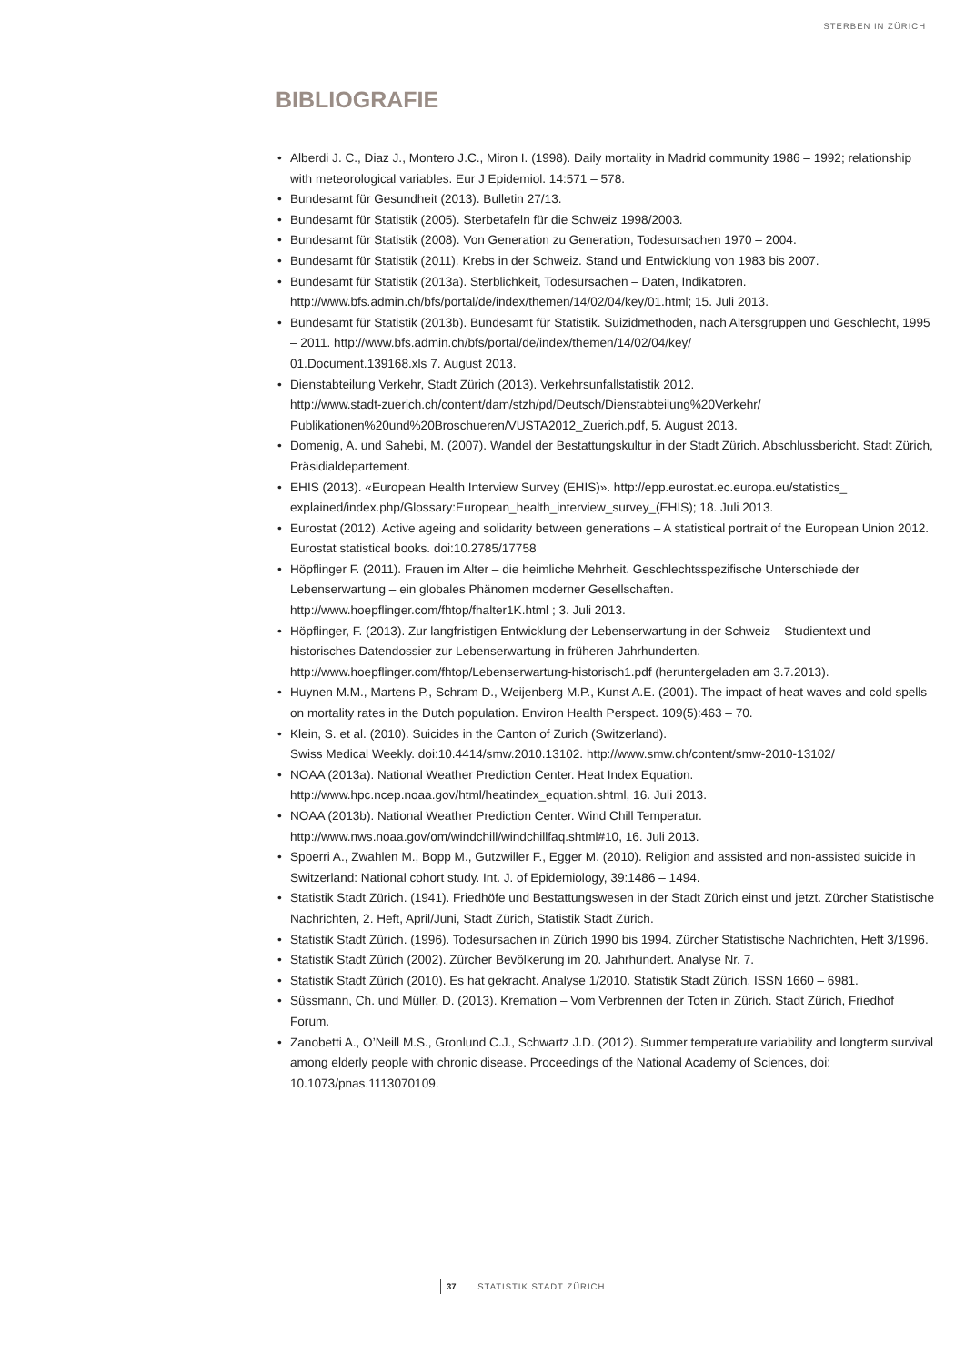STERBEN IN ZÜRICH
BIBLIOGRAFIE
• Alberdi J. C., Diaz J., Montero J.C., Miron I. (1998). Daily mortality in Madrid community 1986 – 1992; relationship with meteorological variables. Eur J Epidemiol. 14:571 – 578.
• Bundesamt für Gesundheit (2013). Bulletin 27/13.
• Bundesamt für Statistik (2005). Sterbetafeln für die Schweiz 1998/2003.
• Bundesamt für Statistik (2008). Von Generation zu Generation, Todesursachen 1970 – 2004.
• Bundesamt für Statistik (2011). Krebs in der Schweiz. Stand und Entwicklung von 1983 bis 2007.
• Bundesamt für Statistik (2013a). Sterblichkeit, Todesursachen – Daten, Indikatoren.
http://www.bfs.admin.ch/bfs/portal/de/index/themen/14/02/04/key/01.html; 15. Juli 2013.
• Bundesamt für Statistik (2013b). Bundesamt für Statistik. Suizidmethoden, nach Altersgruppen und Geschlecht, 1995 – 2011. http://www.bfs.admin.ch/bfs/portal/de/index/themen/14/02/04/key/
01.Document.139168.xls 7. August 2013.
• Dienstabteilung Verkehr, Stadt Zürich (2013). Verkehrsunfallstatistik 2012.
http://www.stadt-zuerich.ch/content/dam/stzh/pd/Deutsch/Dienstabteilung%20Verkehr/
Publikationen%20und%20Broschueren/VUSTA2012_Zuerich.pdf, 5. August 2013.
• Domenig, A. und Sahebi, M. (2007). Wandel der Bestattungskultur in der Stadt Zürich. Abschlussbericht. Stadt Zürich, Präsidialdepartement.
• EHIS (2013). «European Health Interview Survey (EHIS)». http://epp.eurostat.ec.europa.eu/statistics_
explained/index.php/Glossary:European_health_interview_survey_(EHIS); 18. Juli 2013.
• Eurostat (2012). Active ageing and solidarity between generations – A statistical portrait of the European Union 2012. Eurostat statistical books. doi:10.2785/17758
• Höpflinger F. (2011). Frauen im Alter – die heimliche Mehrheit. Geschlechtsspezifische Unterschiede der Lebenserwartung – ein globales Phänomen moderner Gesellschaften.
http://www.hoepflinger.com/fhtop/fhalter1K.html ; 3. Juli 2013.
• Höpflinger, F. (2013). Zur langfristigen Entwicklung der Lebenserwartung in der Schweiz – Studientext und historisches Datendossier zur Lebenserwartung in früheren Jahrhunderten.
http://www.hoepflinger.com/fhtop/Lebenserwartung-historisch1.pdf (heruntergeladen am 3.7.2013).
• Huynen M.M., Martens P., Schram D., Weijenberg M.P., Kunst A.E. (2001). The impact of heat waves and cold spells on mortality rates in the Dutch population. Environ Health Perspect. 109(5):463 – 70.
• Klein, S. et al. (2010). Suicides in the Canton of Zurich (Switzerland).
Swiss Medical Weekly. doi:10.4414/smw.2010.13102. http://www.smw.ch/content/smw-2010-13102/
• NOAA (2013a). National Weather Prediction Center. Heat Index Equation.
http://www.hpc.ncep.noaa.gov/html/heatindex_equation.shtml, 16. Juli 2013.
• NOAA (2013b). National Weather Prediction Center. Wind Chill Temperatur.
http://www.nws.noaa.gov/om/windchill/windchillfaq.shtml#10, 16. Juli 2013.
• Spoerri A., Zwahlen M., Bopp M., Gutzwiller F., Egger M. (2010). Religion and assisted and non-assisted suicide in Switzerland: National cohort study. Int. J. of Epidemiology, 39:1486 – 1494.
• Statistik Stadt Zürich. (1941). Friedhöfe und Bestattungswesen in der Stadt Zürich einst und jetzt. Zürcher Statistische Nachrichten, 2. Heft, April/Juni, Stadt Zürich, Statistik Stadt Zürich.
• Statistik Stadt Zürich. (1996). Todesursachen in Zürich 1990 bis 1994. Zürcher Statistische Nachrichten, Heft 3/1996.
• Statistik Stadt Zürich (2002). Zürcher Bevölkerung im 20. Jahrhundert. Analyse Nr. 7.
• Statistik Stadt Zürich (2010). Es hat gekracht. Analyse 1/2010. Statistik Stadt Zürich. ISSN 1660 – 6981.
• Süssmann, Ch. und Müller, D. (2013). Kremation – Vom Verbrennen der Toten in Zürich. Stadt Zürich, Friedhof Forum.
• Zanobetti A., O’Neill M.S., Gronlund C.J., Schwartz J.D. (2012). Summer temperature variability and longterm survival among elderly people with chronic disease. Proceedings of the National Academy of Sciences, doi: 10.1073/pnas.1113070109.
37 STATISTIK STADT ZÜRICH